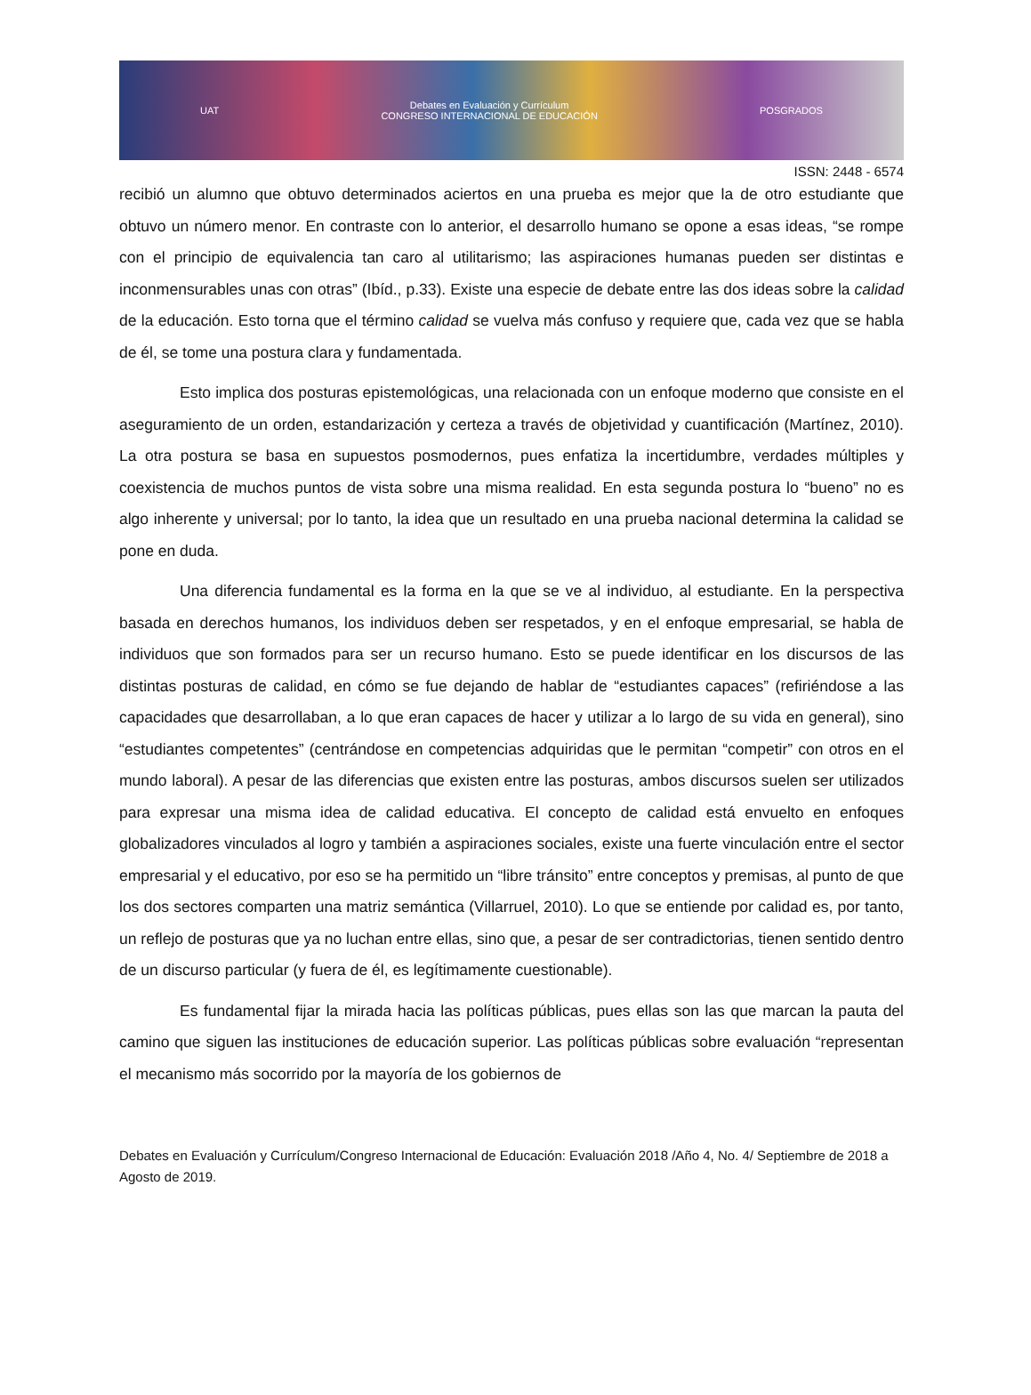UAT
Debates en Evaluación y Currículum
CONGRESO INTERNACIONAL DE EDUCACIÓN
POSGRADOS
ISSN: 2448 - 6574
recibió un alumno que obtuvo determinados aciertos en una prueba es mejor que la de otro estudiante que obtuvo un número menor. En contraste con lo anterior, el desarrollo humano se opone a esas ideas, “se rompe con el principio de equivalencia tan caro al utilitarismo; las aspiraciones humanas pueden ser distintas e inconmensurables unas con otras” (Ibíd., p.33). Existe una especie de debate entre las dos ideas sobre la calidad de la educación. Esto torna que el término calidad se vuelva más confuso y requiere que, cada vez que se habla de él, se tome una postura clara y fundamentada.
Esto implica dos posturas epistemológicas, una relacionada con un enfoque moderno que consiste en el aseguramiento de un orden, estandarización y certeza a través de objetividad y cuantificación (Martínez, 2010). La otra postura se basa en supuestos posmodernos, pues enfatiza la incertidumbre, verdades múltiples y coexistencia de muchos puntos de vista sobre una misma realidad. En esta segunda postura lo “bueno” no es algo inherente y universal; por lo tanto, la idea que un resultado en una prueba nacional determina la calidad se pone en duda.
Una diferencia fundamental es la forma en la que se ve al individuo, al estudiante. En la perspectiva basada en derechos humanos, los individuos deben ser respetados, y en el enfoque empresarial, se habla de individuos que son formados para ser un recurso humano. Esto se puede identificar en los discursos de las distintas posturas de calidad, en cómo se fue dejando de hablar de “estudiantes capaces” (refiriéndose a las capacidades que desarrollaban, a lo que eran capaces de hacer y utilizar a lo largo de su vida en general), sino “estudiantes competentes” (centrándose en competencias adquiridas que le permitan “competir” con otros en el mundo laboral). A pesar de las diferencias que existen entre las posturas, ambos discursos suelen ser utilizados para expresar una misma idea de calidad educativa. El concepto de calidad está envuelto en enfoques globalizadores vinculados al logro y también a aspiraciones sociales, existe una fuerte vinculación entre el sector empresarial y el educativo, por eso se ha permitido un “libre tránsito” entre conceptos y premisas, al punto de que los dos sectores comparten una matriz semántica (Villarruel, 2010). Lo que se entiende por calidad es, por tanto, un reflejo de posturas que ya no luchan entre ellas, sino que, a pesar de ser contradictorias, tienen sentido dentro de un discurso particular (y fuera de él, es legítimamente cuestionable).
Es fundamental fijar la mirada hacia las políticas públicas, pues ellas son las que marcan la pauta del camino que siguen las instituciones de educación superior. Las políticas públicas sobre evaluación “representan el mecanismo más socorrido por la mayoría de los gobiernos de
Debates en Evaluación y Currículum/Congreso Internacional de Educación: Evaluación 2018 /Año 4, No. 4/ Septiembre de 2018 a Agosto de 2019.